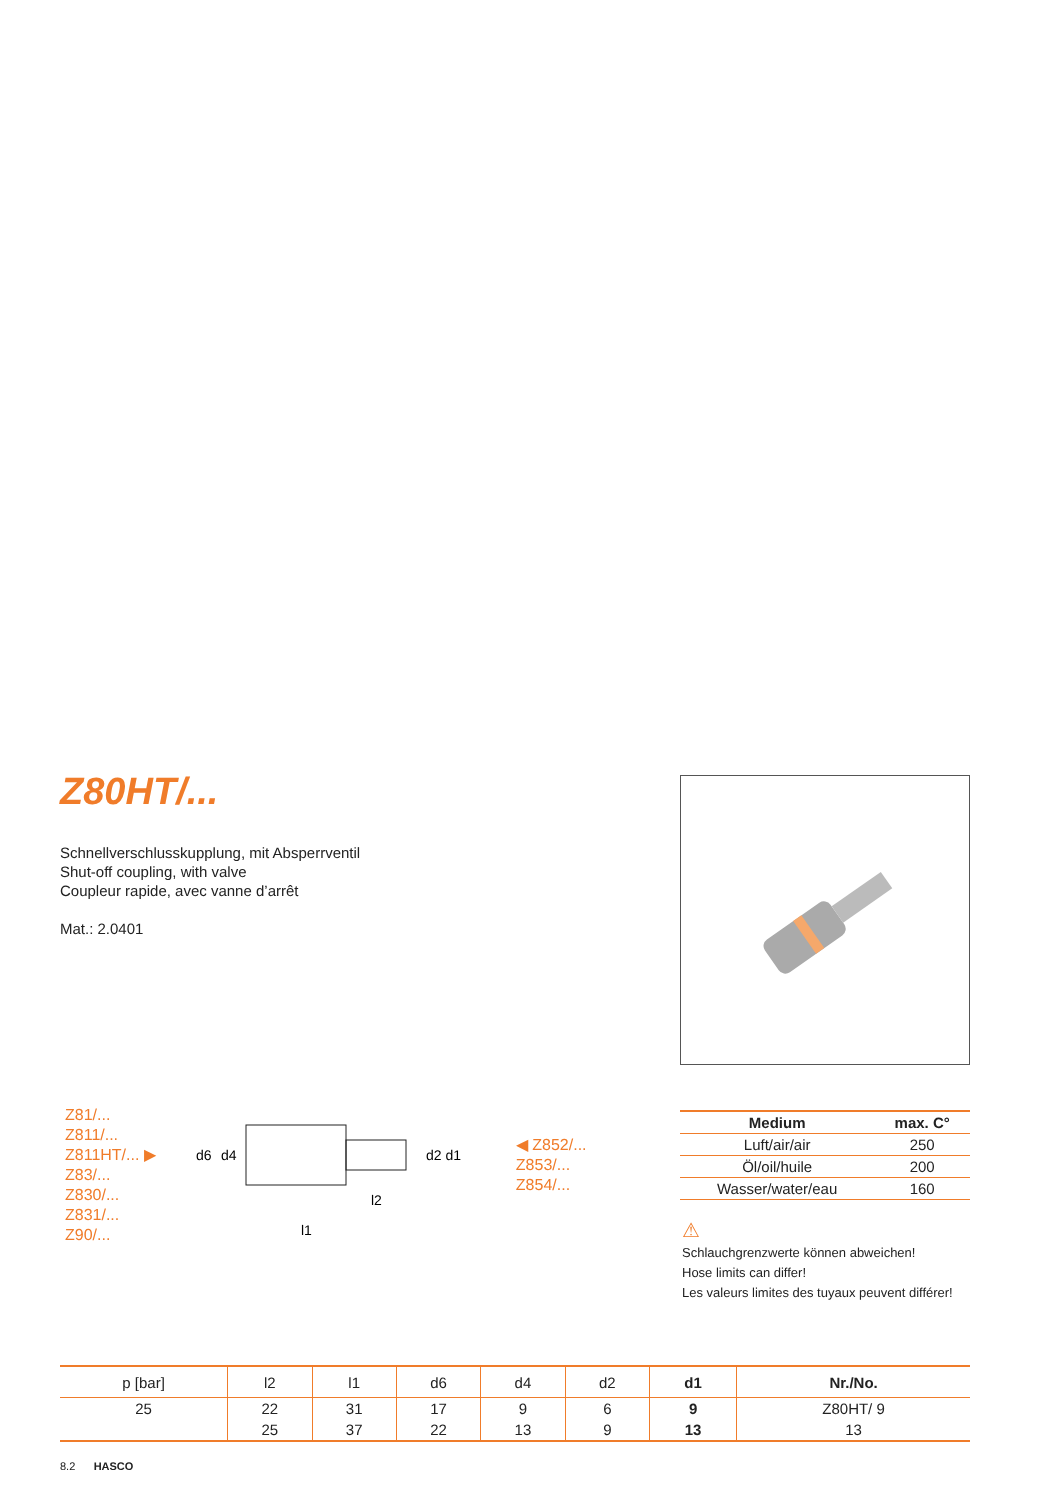Z80HT/...
Schnellverschlusskupplung, mit Absperrventil
Shut-off coupling, with valve
Coupleur rapide, avec vanne d’arrêt
Mat.: 2.0401
Z81/...
Z811/...
Z811HT/... ▶
Z83/...
Z830/...
Z831/...
Z90/...
d6
d4
d2 d1
l2
l1
◀ Z852/...
Z853/...
Z854/...
| Medium | max. C° |
| --- | --- |
| Luft/air/air | 250 |
| Öl/oil/huile | 200 |
| Wasser/water/eau | 160 |
⚠
Schlauchgrenzwerte können abweichen!
Hose limits can differ!
Les valeurs limites des tuyaux peuvent différer!
| p [bar] | l2 | l1 | d6 | d4 | d2 | d1 | Nr./No. |
| --- | --- | --- | --- | --- | --- | --- | --- |
| 25 | 22 | 31 | 17 | 9 | 6 | 9 | Z80HT/ 9 |
| | 25 | 37 | 22 | 13 | 9 | 13 | 13 |
8.2 HASCO